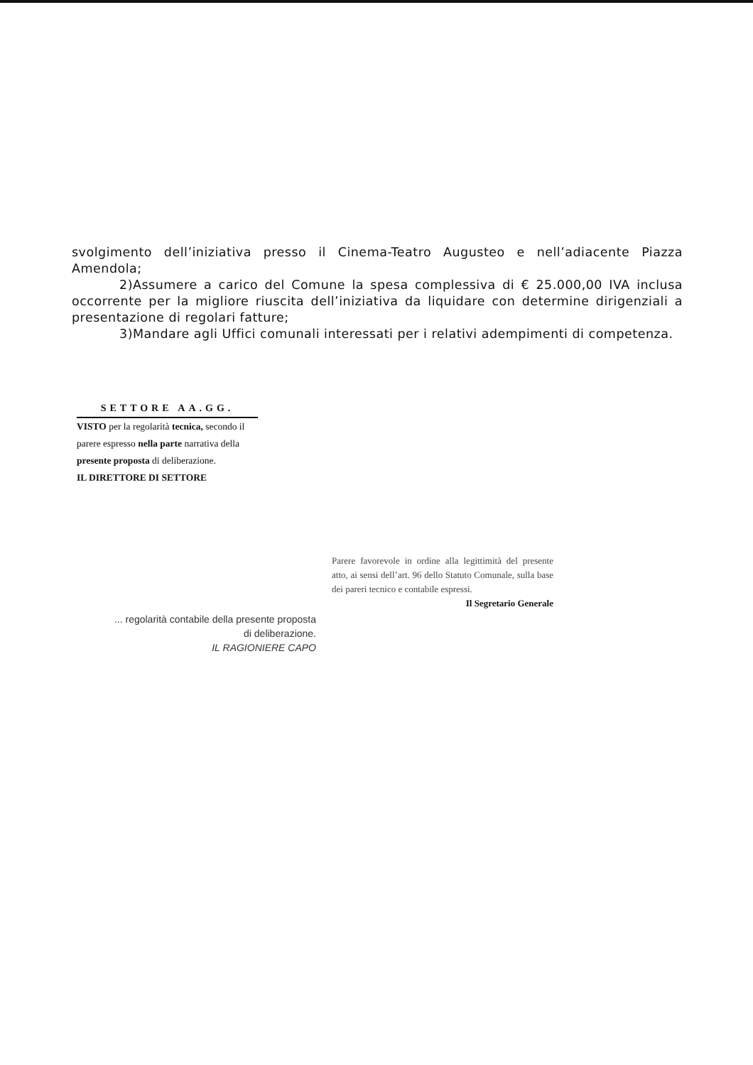svolgimento dell’iniziativa presso il Cinema-Teatro Augusteo e nell’adiacente Piazza Amendola;
2)Assumere a carico del Comune la spesa complessiva di € 25.000,00 IVA inclusa occorrente per la migliore riuscita dell’iniziativa da liquidare con determine dirigenziali a presentazione di regolari fatture;
3)Mandare agli Uffici comunali interessati per i relativi adempimenti di competenza.
SETTORE AA.GG.
VISTO per la regolarità tecnica, secondo il parere espresso nella parte narrativa della presente proposta di deliberazione.
IL DIRETTORE DI SETTORE
Parere favorevole in ordine alla legittimità del presente atto, ai sensi dell’art. 96 dello Statuto Comunale, sulla base dei pareri tecnico e contabile espressi.
Il Segretario Generale
... regolarità contabile della presente proposta di deliberazione.
IL RAGIONIERE CAPO